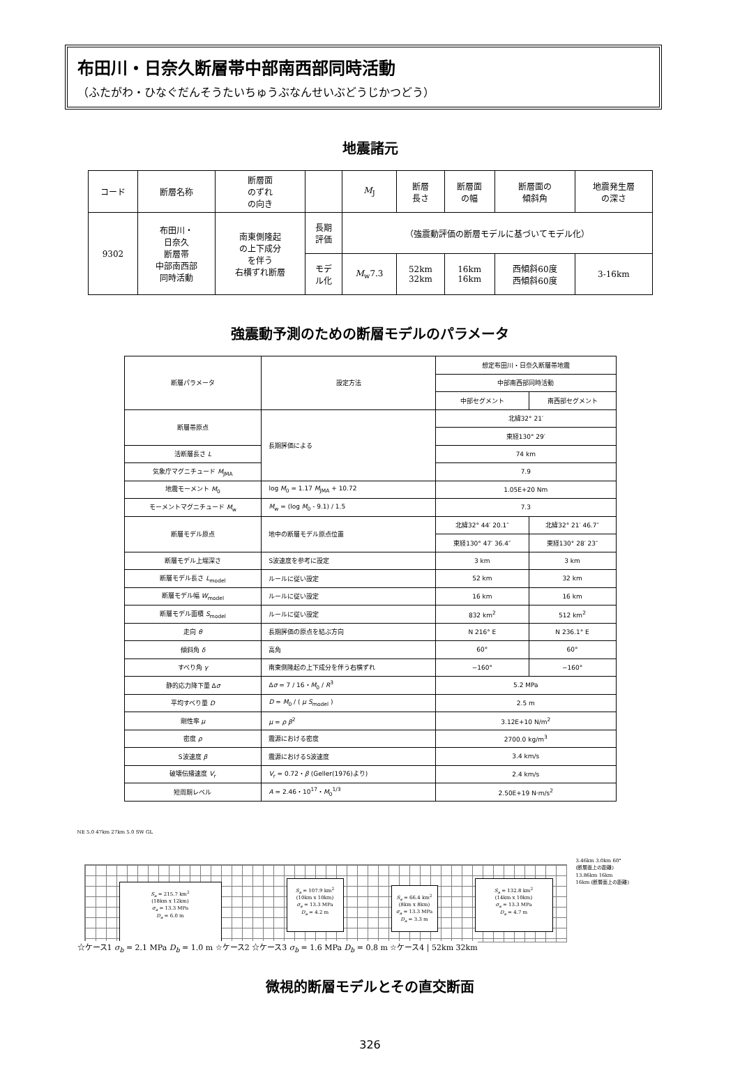布田川・日奈久断層帯中部南西部同時活動
（ふたがわ・ひなぐだんそうたいちゅうぶなんせいぶどうじかつどう）
地震諸元
| コード | 断層名称 | 断層面 のずれ の向き | | M<sub>J</sub> | 断層 長さ | 断層面 の幅 | 断層面の 傾斜角 | 地震発生層 の深さ |
| 9302 | 布田川・ 日奈久 断層帯 中部南西部 同時活動 | 南東側隆起 の上下成分 を伴う 右横ずれ断層 | 長期 評価 | （強震動評価の断層モデルに基づいてモデル化） | | | | |
| | | | モデ ル化 | M<sub>w</sub>7.3 | 52km 32km | 16km 16km | 西傾斜60度 西傾斜60度 | 3-16km |
強震動予測のための断層モデルのパラメータ
| 断層パラメータ | 設定方法 | 想定布田川・日奈久断層帯地震 | |
| | | 中部南西部同時活動 | |
| | | 中部セグメント | 南西部セグメント |
| 断層帯原点 | 長期評価による | 北緯32° 21′ | |
| | | 東経130° 29′ | |
| 活断層長さ L | | 74 km | |
| 気象庁マグニチュード M<sub>JMA</sub> | | 7.9 | |
| 地震モーメント M<sub>0</sub> | log M<sub>0</sub> = 1.17 M<sub>JMA</sub> + 10.72 | 1.05E+20 Nm | |
| モーメントマグニチュード M<sub>w</sub> | M<sub>w</sub> = (log M<sub>0</sub> - 9.1) / 1.5 | 7.3 | |
| 断層モデル原点 | 地中の断層モデル原点位置 | 北緯32° 44′ 20.1″ | 北緯32° 21′ 46.7″ |
| | | 東経130° 47′ 36.4″ | 東経130° 28′ 23″ |
| 断層モデル上端深さ | S波速度を参考に設定 | 3 km | 3 km |
| 断層モデル長さ L<sub>model</sub> | ルールに従い設定 | 52 km | 32 km |
| 断層モデル幅 W<sub>model</sub> | ルールに従い設定 | 16 km | 16 km |
| 断層モデル面積 S<sub>model</sub> | ルールに従い設定 | 832 km<sup>2</sup> | 512 km<sup>2</sup> |
| 走向 θ | 長期評価の原点を結ぶ方向 | N 216° E | N 236.1° E |
| 傾斜角 δ | 高角 | 60° | 60° |
| すべり角 γ | 南東側隆起の上下成分を伴う右横ずれ | −160° | −160° |
| 静的応力降下量 Δ σ | Δ σ = 7 / 16・ M<sub>0</sub> / R<sup>3</sup> | 5.2 MPa | |
| 平均すべり量 D | D = M<sub>0</sub> / ( μ S<sub>model</sub> ) | 2.5 m | |
| 剛性率 μ | μ = ρ β<sup>2</sup> | 3.12E+10 N/m<sup>2</sup> | |
| 密度 ρ | 震源における密度 | 2700.0 kg/m<sup>3</sup> | |
| S波速度 β | 震源におけるS波速度 | 3.4 km/s | |
| 破壊伝播速度 V<sub>r</sub> | V<sub>r</sub> = 0.72・ β (Geller(1976)より) | 2.4 km/s | |
| 短周期レベル | A = 2.46・10<sup>17</sup>・ M<sub>0</sub><sup>1/3</sup> | 2.50E+19 N·m/s<sup>2</sup> | |
NE 5.0 47km 27km 5.0 SW GL
S<sub>a</sub> = 215.7 km<sup>2</sup>
(18km x 12km)
σ<sub>a</sub> = 13.3 MPa
D<sub>a</sub> = 6.0 m
S<sub>a</sub> = 107.9 km<sup>2</sup>
(10km x 10km)
σ<sub>a</sub> = 13.3 MPa
D<sub>a</sub> = 4.2 m
S<sub>a</sub> = 66.4 km<sup>2</sup>
(8km x 8km)
σ<sub>a</sub> = 13.3 MPa
D<sub>a</sub> = 3.3 m
S<sub>a</sub> = 132.8 km<sup>2</sup>
(14km x 10km)
σ<sub>a</sub> = 13.3 MPa
D<sub>a</sub> = 4.7 m
☆ケース1 σ<sub>b</sub> = 2.1 MPa D<sub>b</sub> = 1.0 m ☆ケース2 ☆ケース3 σ<sub>b</sub> = 1.6 MPa D<sub>b</sub> = 0.8 m ☆ケース4 | 52km 32km
3.46km 3.0km 60°
(断層面上の距離)
13.86km 16km
16km (断層面上の距離)
微視的断層モデルとその直交断面
326